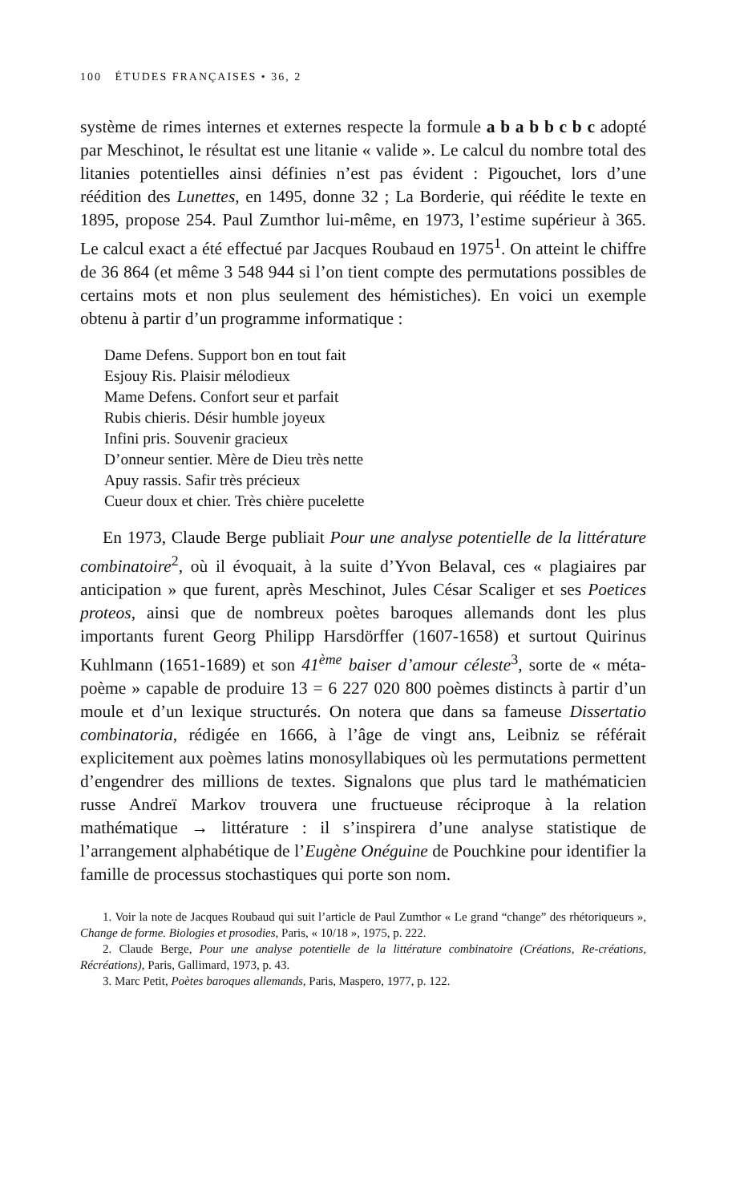100 ÉTUDES FRANÇAISES • 36, 2
système de rimes internes et externes respecte la formule a b a b b c b c adopté par Meschinot, le résultat est une litanie « valide ». Le calcul du nombre total des litanies potentielles ainsi définies n’est pas évident : Pigouchet, lors d’une réédition des Lunettes, en 1495, donne 32 ; La Borderie, qui réédite le texte en 1895, propose 254. Paul Zumthor lui-même, en 1973, l’estime supérieur à 365. Le calcul exact a été effectué par Jacques Roubaud en 1975<sup>1</sup>. On atteint le chiffre de 36 864 (et même 3 548 944 si l’on tient compte des permutations possibles de certains mots et non plus seulement des hémistiches). En voici un exemple obtenu à partir d’un programme informatique :
Dame Defens. Support bon en tout fait
Esjouy Ris. Plaisir mélodieux
Mame Defens. Confort seur et parfait
Rubis chieris. Désir humble joyeux
Infini pris. Souvenir gracieux
D’onneur sentier. Mère de Dieu très nette
Apuy rassis. Safir très précieux
Cueur doux et chier. Très chière pucelette
En 1973, Claude Berge publiait Pour une analyse potentielle de la littérature combinatoire<sup>2</sup>, où il évoquait, à la suite d’Yvon Belaval, ces « plagiaires par anticipation » que furent, après Meschinot, Jules César Scaliger et ses Poetices proteos, ainsi que de nombreux poètes baroques allemands dont les plus importants furent Georg Philipp Harsdörffer (1607-1658) et surtout Quirinus Kuhlmann (1651-1689) et son 41<sup>ème</sup> baiser d’amour céleste<sup>3</sup>, sorte de « méta-poème » capable de produire 13 = 6 227 020 800 poèmes distincts à partir d’un moule et d’un lexique structurés. On notera que dans sa fameuse Dissertatio combinatoria, rédigée en 1666, à l’âge de vingt ans, Leibniz se référait explicitement aux poèmes latins monosyllabiques où les permutations permettent d’engendrer des millions de textes. Signalons que plus tard le mathématicien russe Andreï Markov trouvera une fructueuse réciproque à la relation mathématique → littérature : il s’inspirera d’une analyse statistique de l’arrangement alphabétique de l’Eugène Onéguine de Pouchkine pour identifier la famille de processus stochastiques qui porte son nom.
1. Voir la note de Jacques Roubaud qui suit l’article de Paul Zumthor « Le grand “change” des rhétoriqueurs », Change de forme. Biologies et prosodies, Paris, « 10/18 », 1975, p. 222.
2. Claude Berge, Pour une analyse potentielle de la littérature combinatoire (Créations, Re-créations, Récréations), Paris, Gallimard, 1973, p. 43.
3. Marc Petit, Poètes baroques allemands, Paris, Maspero, 1977, p. 122.